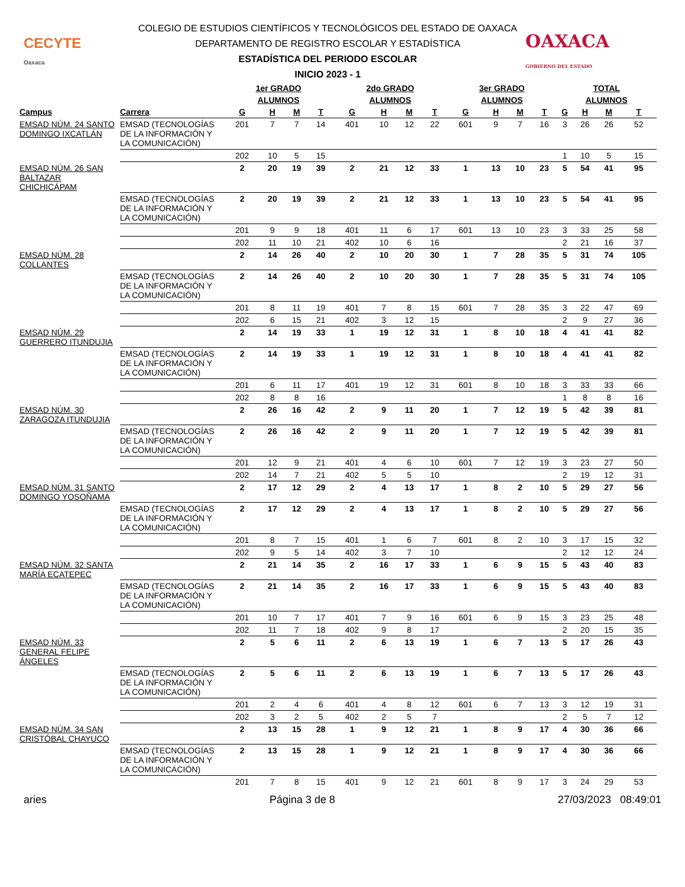CECYTE
Oaxaca
COLEGIO DE ESTUDIOS CIENTÍFICOS Y TECNOLÓGICOS DEL ESTADO DE OAXACA
DEPARTAMENTO DE REGISTRO ESCOLAR Y ESTADÍSTICA
ESTADÍSTICA DEL PERIODO ESCOLAR
INICIO 2023 - 1
OAXACA
GOBIERNO DEL ESTADO
| | | 1er GRADO | | | | 2do GRADO | | | | 3er GRADO | | | | TOTAL | | | |
| --- | --- | --- | --- | --- | --- | --- | --- | --- | --- | --- | --- | --- | --- | --- | --- | --- | --- |
| | | ALUMNOS | | | | ALUMNOS | | | | ALUMNOS | | | | ALUMNOS | | | |
| Campus | Carrera | G | H | M | T | G | H | M | T | G | H | M | T | G | H | M | T |
| EMSAD NÚM. 24 SANTO DOMINGO IXCATLÁN | EMSAD (TECNOLOGÍAS DE LA INFORMACIÓN Y LA COMUNICACIÓN) | 201 | 7 | 7 | 14 | 401 | 10 | 12 | 22 | 601 | 9 | 7 | 16 | 3 | 26 | 26 | 52 |
| | | 202 | 10 | 5 | 15 | | | | | | | | | 1 | 10 | 5 | 15 |
| EMSAD NÚM. 26 SAN BALTAZAR CHICHICÁPAM | | 2 | 20 | 19 | 39 | 2 | 21 | 12 | 33 | 1 | 13 | 10 | 23 | 5 | 54 | 41 | 95 |
| | EMSAD (TECNOLOGÍAS DE LA INFORMACIÓN Y LA COMUNICACIÓN) | 2 | 20 | 19 | 39 | 2 | 21 | 12 | 33 | 1 | 13 | 10 | 23 | 5 | 54 | 41 | 95 |
| | | 201 | 9 | 9 | 18 | 401 | 11 | 6 | 17 | 601 | 13 | 10 | 23 | 3 | 33 | 25 | 58 |
| | | 202 | 11 | 10 | 21 | 402 | 10 | 6 | 16 | | | | | 2 | 21 | 16 | 37 |
| EMSAD NÚM. 28 COLLANTES | | 2 | 14 | 26 | 40 | 2 | 10 | 20 | 30 | 1 | 7 | 28 | 35 | 5 | 31 | 74 | 105 |
| | EMSAD (TECNOLOGÍAS DE LA INFORMACIÓN Y LA COMUNICACIÓN) | 2 | 14 | 26 | 40 | 2 | 10 | 20 | 30 | 1 | 7 | 28 | 35 | 5 | 31 | 74 | 105 |
| | | 201 | 8 | 11 | 19 | 401 | 7 | 8 | 15 | 601 | 7 | 28 | 35 | 3 | 22 | 47 | 69 |
| | | 202 | 6 | 15 | 21 | 402 | 3 | 12 | 15 | | | | | 2 | 9 | 27 | 36 |
| EMSAD NÚM. 29 GUERRERO ITUNDUJIA | | 2 | 14 | 19 | 33 | 1 | 19 | 12 | 31 | 1 | 8 | 10 | 18 | 4 | 41 | 41 | 82 |
| | EMSAD (TECNOLOGÍAS DE LA INFORMACIÓN Y LA COMUNICACIÓN) | 2 | 14 | 19 | 33 | 1 | 19 | 12 | 31 | 1 | 8 | 10 | 18 | 4 | 41 | 41 | 82 |
| | | 201 | 6 | 11 | 17 | 401 | 19 | 12 | 31 | 601 | 8 | 10 | 18 | 3 | 33 | 33 | 66 |
| | | 202 | 8 | 8 | 16 | | | | | | | | | 1 | 8 | 8 | 16 |
| EMSAD NÚM. 30 ZARAGOZA ITUNDUJIA | | 2 | 26 | 16 | 42 | 2 | 9 | 11 | 20 | 1 | 7 | 12 | 19 | 5 | 42 | 39 | 81 |
| | EMSAD (TECNOLOGÍAS DE LA INFORMACIÓN Y LA COMUNICACIÓN) | 2 | 26 | 16 | 42 | 2 | 9 | 11 | 20 | 1 | 7 | 12 | 19 | 5 | 42 | 39 | 81 |
| | | 201 | 12 | 9 | 21 | 401 | 4 | 6 | 10 | 601 | 7 | 12 | 19 | 3 | 23 | 27 | 50 |
| | | 202 | 14 | 7 | 21 | 402 | 5 | 5 | 10 | | | | | 2 | 19 | 12 | 31 |
| EMSAD NÚM. 31 SANTO DOMINGO YOSOÑAMA | | 2 | 17 | 12 | 29 | 2 | 4 | 13 | 17 | 1 | 8 | 2 | 10 | 5 | 29 | 27 | 56 |
| | EMSAD (TECNOLOGÍAS DE LA INFORMACIÓN Y LA COMUNICACIÓN) | 2 | 17 | 12 | 29 | 2 | 4 | 13 | 17 | 1 | 8 | 2 | 10 | 5 | 29 | 27 | 56 |
| | | 201 | 8 | 7 | 15 | 401 | 1 | 6 | 7 | 601 | 8 | 2 | 10 | 3 | 17 | 15 | 32 |
| | | 202 | 9 | 5 | 14 | 402 | 3 | 7 | 10 | | | | | 2 | 12 | 12 | 24 |
| EMSAD NÚM. 32 SANTA MARÍA ECATEPEC | | 2 | 21 | 14 | 35 | 2 | 16 | 17 | 33 | 1 | 6 | 9 | 15 | 5 | 43 | 40 | 83 |
| | EMSAD (TECNOLOGÍAS DE LA INFORMACIÓN Y LA COMUNICACIÓN) | 2 | 21 | 14 | 35 | 2 | 16 | 17 | 33 | 1 | 6 | 9 | 15 | 5 | 43 | 40 | 83 |
| | | 201 | 10 | 7 | 17 | 401 | 7 | 9 | 16 | 601 | 6 | 9 | 15 | 3 | 23 | 25 | 48 |
| | | 202 | 11 | 7 | 18 | 402 | 9 | 8 | 17 | | | | | 2 | 20 | 15 | 35 |
| EMSAD NÚM. 33 GENERAL FELIPE ÁNGELES | | 2 | 5 | 6 | 11 | 2 | 6 | 13 | 19 | 1 | 6 | 7 | 13 | 5 | 17 | 26 | 43 |
| | EMSAD (TECNOLOGÍAS DE LA INFORMACIÓN Y LA COMUNICACIÓN) | 2 | 5 | 6 | 11 | 2 | 6 | 13 | 19 | 1 | 6 | 7 | 13 | 5 | 17 | 26 | 43 |
| | | 201 | 2 | 4 | 6 | 401 | 4 | 8 | 12 | 601 | 6 | 7 | 13 | 3 | 12 | 19 | 31 |
| | | 202 | 3 | 2 | 5 | 402 | 2 | 5 | 7 | | | | | 2 | 5 | 7 | 12 |
| EMSAD NÚM. 34 SAN CRISTÓBAL CHAYUCO | | 2 | 13 | 15 | 28 | 1 | 9 | 12 | 21 | 1 | 8 | 9 | 17 | 4 | 30 | 36 | 66 |
| | EMSAD (TECNOLOGÍAS DE LA INFORMACIÓN Y LA COMUNICACIÓN) | 2 | 13 | 15 | 28 | 1 | 9 | 12 | 21 | 1 | 8 | 9 | 17 | 4 | 30 | 36 | 66 |
| | | 201 | 7 | 8 | 15 | 401 | 9 | 12 | 21 | 601 | 8 | 9 | 17 | 3 | 24 | 29 | 53 |
aries Página 3 de 8 27/03/2023 08:49:01